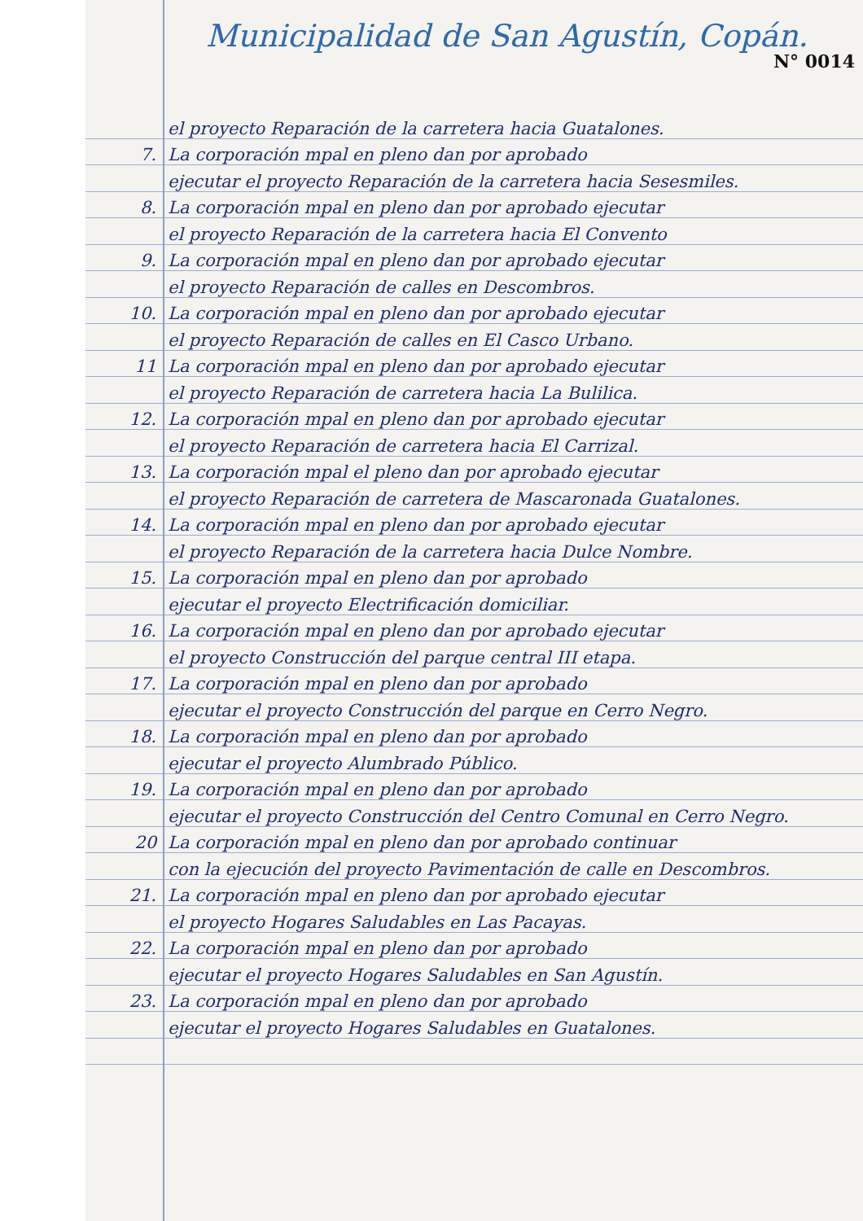Municipalidad de San Agustín, Copán.
N° 0014
el proyecto Reparación de la carretera hacia Guatalones.
7. La corporación mpal en pleno dan por aprobado
ejecutar el proyecto Reparación de la carretera hacia Sesesmiles.
8. La corporación mpal en pleno dan por aprobado ejecutar
el proyecto Reparación de la carretera hacia El Convento
9. La corporación mpal en pleno dan por aprobado ejecutar
el proyecto Reparación de calles en Descombros.
10. La corporación mpal en pleno dan por aprobado ejecutar
el proyecto Reparación de calles en El Casco Urbano.
11 La corporación mpal en pleno dan por aprobado ejecutar
el proyecto Reparación de carretera hacia La Bulilica.
12. La corporación mpal en pleno dan por aprobado ejecutar
el proyecto Reparación de carretera hacia El Carrizal.
13. La corporación mpal el pleno dan por aprobado ejecutar
el proyecto Reparación de carretera de Mascaronada Guatalones.
14. La corporación mpal en pleno dan por aprobado ejecutar
el proyecto Reparación de la carretera hacia Dulce Nombre.
15. La corporación mpal en pleno dan por aprobado
ejecutar el proyecto Electrificación domiciliar.
16. La corporación mpal en pleno dan por aprobado ejecutar
el proyecto Construcción del parque central III etapa.
17. La corporación mpal en pleno dan por aprobado
ejecutar el proyecto Construcción del parque en Cerro Negro.
18. La corporación mpal en pleno dan por aprobado
ejecutar el proyecto Alumbrado Público.
19. La corporación mpal en pleno dan por aprobado
ejecutar el proyecto Construcción del Centro Comunal en Cerro Negro.
20 La corporación mpal en pleno dan por aprobado continuar
con la ejecución del proyecto Pavimentación de calle en Descombros.
21. La corporación mpal en pleno dan por aprobado ejecutar
el proyecto Hogares Saludables en Las Pacayas.
22. La corporación mpal en pleno dan por aprobado
ejecutar el proyecto Hogares Saludables en San Agustín.
23. La corporación mpal en pleno dan por aprobado
ejecutar el proyecto Hogares Saludables en Guatalones.